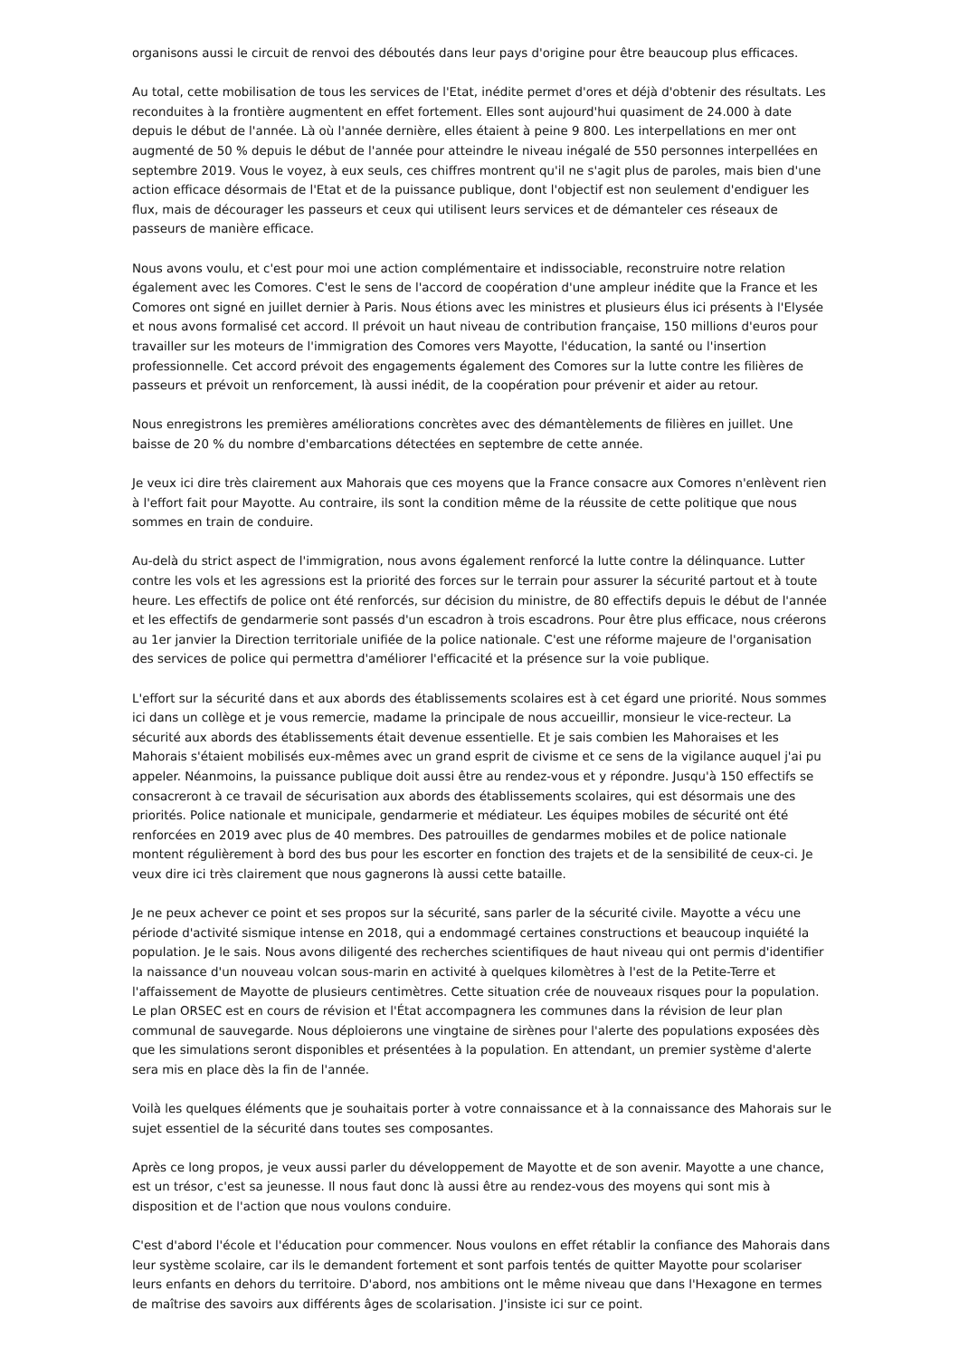organisons aussi le circuit de renvoi des déboutés dans leur pays d'origine pour être beaucoup plus efficaces.
Au total, cette mobilisation de tous les services de l'Etat, inédite permet d'ores et déjà d'obtenir des résultats. Les reconduites à la frontière augmentent en effet fortement. Elles sont aujourd'hui quasiment de 24.000 à date depuis le début de l'année. Là où l'année dernière, elles étaient à peine 9 800. Les interpellations en mer ont augmenté de 50 % depuis le début de l'année pour atteindre le niveau inégalé de 550 personnes interpellées en septembre 2019. Vous le voyez, à eux seuls, ces chiffres montrent qu'il ne s'agit plus de paroles, mais bien d'une action efficace désormais de l'Etat et de la puissance publique, dont l'objectif est non seulement d'endiguer les flux, mais de décourager les passeurs et ceux qui utilisent leurs services et de démanteler ces réseaux de passeurs de manière efficace.
Nous avons voulu, et c'est pour moi une action complémentaire et indissociable, reconstruire notre relation également avec les Comores. C'est le sens de l'accord de coopération d'une ampleur inédite que la France et les Comores ont signé en juillet dernier à Paris. Nous étions avec les ministres et plusieurs élus ici présents à l'Elysée et nous avons formalisé cet accord. Il prévoit un haut niveau de contribution française, 150 millions d'euros pour travailler sur les moteurs de l'immigration des Comores vers Mayotte, l'éducation, la santé ou l'insertion professionnelle. Cet accord prévoit des engagements également des Comores sur la lutte contre les filières de passeurs et prévoit un renforcement, là aussi inédit, de la coopération pour prévenir et aider au retour.
Nous enregistrons les premières améliorations concrètes avec des démantèlements de filières en juillet. Une baisse de 20 % du nombre d'embarcations détectées en septembre de cette année.
Je veux ici dire très clairement aux Mahorais que ces moyens que la France consacre aux Comores n'enlèvent rien à l'effort fait pour Mayotte. Au contraire, ils sont la condition même de la réussite de cette politique que nous sommes en train de conduire.
Au-delà du strict aspect de l'immigration, nous avons également renforcé la lutte contre la délinquance. Lutter contre les vols et les agressions est la priorité des forces sur le terrain pour assurer la sécurité partout et à toute heure. Les effectifs de police ont été renforcés, sur décision du ministre, de 80 effectifs depuis le début de l'année et les effectifs de gendarmerie sont passés d'un escadron à trois escadrons. Pour être plus efficace, nous créerons au 1er janvier la Direction territoriale unifiée de la police nationale. C'est une réforme majeure de l'organisation des services de police qui permettra d'améliorer l'efficacité et la présence sur la voie publique.
L'effort sur la sécurité dans et aux abords des établissements scolaires est à cet égard une priorité. Nous sommes ici dans un collège et je vous remercie, madame la principale de nous accueillir, monsieur le vice-recteur. La sécurité aux abords des établissements était devenue essentielle. Et je sais combien les Mahoraises et les Mahorais s'étaient mobilisés eux-mêmes avec un grand esprit de civisme et ce sens de la vigilance auquel j'ai pu appeler. Néanmoins, la puissance publique doit aussi être au rendez-vous et y répondre. Jusqu'à 150 effectifs se consacreront à ce travail de sécurisation aux abords des établissements scolaires, qui est désormais une des priorités. Police nationale et municipale, gendarmerie et médiateur. Les équipes mobiles de sécurité ont été renforcées en 2019 avec plus de 40 membres. Des patrouilles de gendarmes mobiles et de police nationale montent régulièrement à bord des bus pour les escorter en fonction des trajets et de la sensibilité de ceux-ci. Je veux dire ici très clairement que nous gagnerons là aussi cette bataille.
Je ne peux achever ce point et ses propos sur la sécurité, sans parler de la sécurité civile. Mayotte a vécu une période d'activité sismique intense en 2018, qui a endommagé certaines constructions et beaucoup inquiété la population. Je le sais. Nous avons diligenté des recherches scientifiques de haut niveau qui ont permis d'identifier la naissance d'un nouveau volcan sous-marin en activité à quelques kilomètres à l'est de la Petite-Terre et l'affaissement de Mayotte de plusieurs centimètres. Cette situation crée de nouveaux risques pour la population. Le plan ORSEC est en cours de révision et l'État accompagnera les communes dans la révision de leur plan communal de sauvegarde. Nous déploierons une vingtaine de sirènes pour l'alerte des populations exposées dès que les simulations seront disponibles et présentées à la population. En attendant, un premier système d'alerte sera mis en place dès la fin de l'année.
Voilà les quelques éléments que je souhaitais porter à votre connaissance et à la connaissance des Mahorais sur le sujet essentiel de la sécurité dans toutes ses composantes.
Après ce long propos, je veux aussi parler du développement de Mayotte et de son avenir. Mayotte a une chance, est un trésor, c'est sa jeunesse. Il nous faut donc là aussi être au rendez-vous des moyens qui sont mis à disposition et de l'action que nous voulons conduire.
C'est d'abord l'école et l'éducation pour commencer. Nous voulons en effet rétablir la confiance des Mahorais dans leur système scolaire, car ils le demandent fortement et sont parfois tentés de quitter Mayotte pour scolariser leurs enfants en dehors du territoire. D'abord, nos ambitions ont le même niveau que dans l'Hexagone en termes de maîtrise des savoirs aux différents âges de scolarisation. J'insiste ici sur ce point.